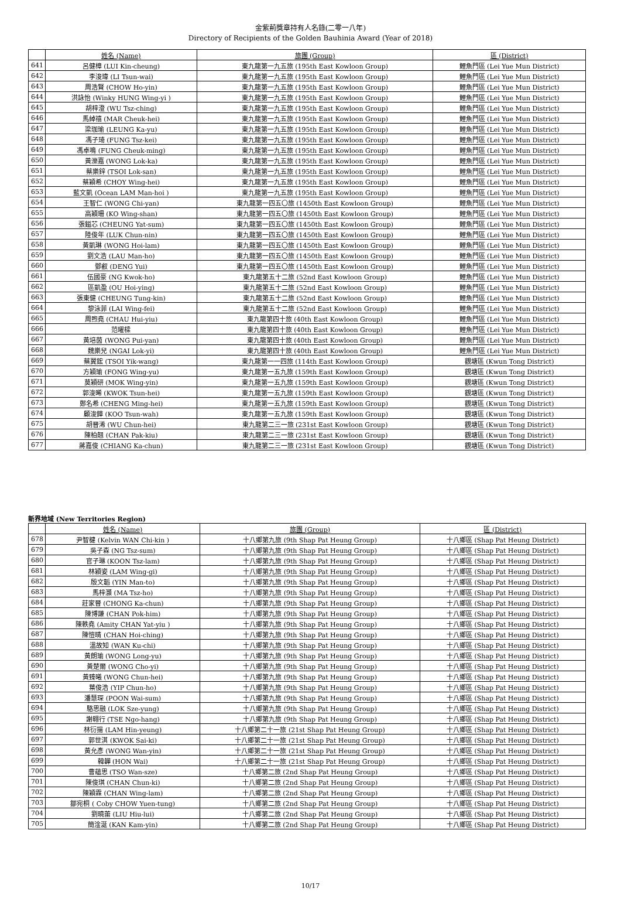金紫荊獎章持有人名錄(二零一八年)
Directory of Recipients of the Golden Bauhinia Award (Year of 2018)
| | 姓名 (Name) | 旅團 (Group) | 區 (District) |
| --- | --- | --- | --- |
| 641 | 呂健樟 (LUI Kin-cheung) | 東九龍第一九五旅 (195th East Kowloon Group) | 鯉魚門區 (Lei Yue Mun District) |
| 642 | 李浚瑋 (LI Tsun-wai) | 東九龍第一九五旅 (195th East Kowloon Group) | 鯉魚門區 (Lei Yue Mun District) |
| 643 | 周浩賢 (CHOW Ho-yin) | 東九龍第一九五旅 (195th East Kowloon Group) | 鯉魚門區 (Lei Yue Mun District) |
| 644 | 洪詠怡 (Winky HUNG Wing-yi ) | 東九龍第一九五旅 (195th East Kowloon Group) | 鯉魚門區 (Lei Yue Mun District) |
| 645 | 胡梓澄 (WU Tsz-ching) | 東九龍第一九五旅 (195th East Kowloon Group) | 鯉魚門區 (Lei Yue Mun District) |
| 646 | 馬綽禧 (MAR Cheuk-hei) | 東九龍第一九五旅 (195th East Kowloon Group) | 鯉魚門區 (Lei Yue Mun District) |
| 647 | 梁珈瑜 (LEUNG Ka-yu) | 東九龍第一九五旅 (195th East Kowloon Group) | 鯉魚門區 (Lei Yue Mun District) |
| 648 | 馮子琦 (FUNG Tsz-kei) | 東九龍第一九五旅 (195th East Kowloon Group) | 鯉魚門區 (Lei Yue Mun District) |
| 649 | 馮卓鳴 (FUNG Cheuk-ming) | 東九龍第一九五旅 (195th East Kowloon Group) | 鯉魚門區 (Lei Yue Mun District) |
| 650 | 黃濼嘉 (WONG Lok-ka) | 東九龍第一九五旅 (195th East Kowloon Group) | 鯉魚門區 (Lei Yue Mun District) |
| 651 | 蔡樂鋅 (TSOI Lok-san) | 東九龍第一九五旅 (195th East Kowloon Group) | 鯉魚門區 (Lei Yue Mun District) |
| 652 | 蔡穎希 (CHOY Wing-hei) | 東九龍第一九五旅 (195th East Kowloon Group) | 鯉魚門區 (Lei Yue Mun District) |
| 653 | 藍文凱 (Ocean LAM Man-hoi ) | 東九龍第一九五旅 (195th East Kowloon Group) | 鯉魚門區 (Lei Yue Mun District) |
| 654 | 王智仁 (WONG Chi-yan) | 東九龍第一四五〇旅 (1450th East Kowloon Group) | 鯉魚門區 (Lei Yue Mun District) |
| 655 | 高穎珊 (KO Wing-shan) | 東九龍第一四五〇旅 (1450th East Kowloon Group) | 鯉魚門區 (Lei Yue Mun District) |
| 656 | 張鎰芯 (CHEUNG Yat-sum) | 東九龍第一四五〇旅 (1450th East Kowloon Group) | 鯉魚門區 (Lei Yue Mun District) |
| 657 | 陸俊年 (LUK Chun-nin) | 東九龍第一四五〇旅 (1450th East Kowloon Group) | 鯉魚門區 (Lei Yue Mun District) |
| 658 | 黃凱琳 (WONG Hoi-lam) | 東九龍第一四五〇旅 (1450th East Kowloon Group) | 鯉魚門區 (Lei Yue Mun District) |
| 659 | 劉文浩 (LAU Man-ho) | 東九龍第一四五〇旅 (1450th East Kowloon Group) | 鯉魚門區 (Lei Yue Mun District) |
| 660 | 鄧叡 (DENG Yui) | 東九龍第一四五〇旅 (1450th East Kowloon Group) | 鯉魚門區 (Lei Yue Mun District) |
| 661 | 伍國豪 (NG Kwok-ho) | 東九龍第五十二旅 (52nd East Kowloon Group) | 鯉魚門區 (Lei Yue Mun District) |
| 662 | 區凱盈 (OU Hoi-ying) | 東九龍第五十二旅 (52nd East Kowloon Group) | 鯉魚門區 (Lei Yue Mun District) |
| 663 | 張東健 (CHEUNG Tung-kin) | 東九龍第五十二旅 (52nd East Kowloon Group) | 鯉魚門區 (Lei Yue Mun District) |
| 664 | 黎泳菲 (LAI Wing-fei) | 東九龍第五十二旅 (52nd East Kowloon Group) | 鯉魚門區 (Lei Yue Mun District) |
| 665 | 周煦堯 (CHAU Hui-yiu) | 東九龍第四十旅 (40th East Kowloon Group) | 鯉魚門區 (Lei Yue Mun District) |
| 666 | 范曜樑 | 東九龍第四十旅 (40th East Kowloon Group) | 鯉魚門區 (Lei Yue Mun District) |
| 667 | 黃培茵 (WONG Pui-yan) | 東九龍第四十旅 (40th East Kowloon Group) | 鯉魚門區 (Lei Yue Mun District) |
| 668 | 魏樂兒 (NGAI Lok-yi) | 東九龍第四十旅 (40th East Kowloon Group) | 鯉魚門區 (Lei Yue Mun District) |
| 669 | 蔡翼鋐 (TSOI Yik-wang) | 東九龍第一一四旅 (114th East Kowloon Group) | 觀塘區 (Kwun Tong District) |
| 670 | 方穎瑜 (FONG Wing-yu) | 東九龍第一五九旅 (159th East Kowloon Group) | 觀塘區 (Kwun Tong District) |
| 671 | 莫穎研 (MOK Wing-yin) | 東九龍第一五九旅 (159th East Kowloon Group) | 觀塘區 (Kwun Tong District) |
| 672 | 郭浚晞 (KWOK Tsun-hei) | 東九龍第一五九旅 (159th East Kowloon Group) | 觀塘區 (Kwun Tong District) |
| 673 | 鄭名希 (CHENG Ming-hei) | 東九龍第一五九旅 (159th East Kowloon Group) | 觀塘區 (Kwun Tong District) |
| 674 | 顧浚鏵 (KOO Tsun-wah) | 東九龍第一五九旅 (159th East Kowloon Group) | 觀塘區 (Kwun Tong District) |
| 675 | 胡晉浠 (WU Chun-hei) | 東九龍第二三一旅 (231st East Kowloon Group) | 觀塘區 (Kwun Tong District) |
| 676 | 陳柏翹 (CHAN Pak-kiu) | 東九龍第二三一旅 (231st East Kowloon Group) | 觀塘區 (Kwun Tong District) |
| 677 | 蔣嘉俊 (CHIANG Ka-chun) | 東九龍第二三一旅 (231st East Kowloon Group) | 觀塘區 (Kwun Tong District) |
新界地域 (New Territories Region)
| | 姓名 (Name) | 旅團 (Group) | 區 (District) |
| --- | --- | --- | --- |
| 678 | 尹智楗 (Kelvin WAN Chi-kin ) | 十八鄉第九旅 (9th Shap Pat Heung Group) | 十八鄉區 (Shap Pat Heung District) |
| 679 | 吳子森 (NG Tsz-sum) | 十八鄉第九旅 (9th Shap Pat Heung Group) | 十八鄉區 (Shap Pat Heung District) |
| 680 | 官子琳 (KOON Tsz-lam) | 十八鄉第九旅 (9th Shap Pat Heung Group) | 十八鄉區 (Shap Pat Heung District) |
| 681 | 林穎姿 (LAM Wing-gi) | 十八鄉第九旅 (9th Shap Pat Heung Group) | 十八鄉區 (Shap Pat Heung District) |
| 682 | 殷文韜 (YIN Man-to) | 十八鄉第九旅 (9th Shap Pat Heung Group) | 十八鄉區 (Shap Pat Heung District) |
| 683 | 馬梓灝 (MA Tsz-ho) | 十八鄉第九旅 (9th Shap Pat Heung Group) | 十八鄉區 (Shap Pat Heung District) |
| 684 | 莊家晉 (CHONG Ka-chun) | 十八鄉第九旅 (9th Shap Pat Heung Group) | 十八鄉區 (Shap Pat Heung District) |
| 685 | 陳博謙 (CHAN Pok-him) | 十八鄉第九旅 (9th Shap Pat Heung Group) | 十八鄉區 (Shap Pat Heung District) |
| 686 | 陳軼堯 (Amity CHAN Yat-yiu ) | 十八鄉第九旅 (9th Shap Pat Heung Group) | 十八鄉區 (Shap Pat Heung District) |
| 687 | 陳愷晴 (CHAN Hoi-ching) | 十八鄉第九旅 (9th Shap Pat Heung Group) | 十八鄉區 (Shap Pat Heung District) |
| 688 | 溫故知 (WAN Ku-chi) | 十八鄉第九旅 (9th Shap Pat Heung Group) | 十八鄉區 (Shap Pat Heung District) |
| 689 | 黃朗瑜 (WONG Long-yu) | 十八鄉第九旅 (9th Shap Pat Heung Group) | 十八鄉區 (Shap Pat Heung District) |
| 690 | 黃楚爾 (WONG Cho-yi) | 十八鄉第九旅 (9th Shap Pat Heung Group) | 十八鄉區 (Shap Pat Heung District) |
| 691 | 黃臻曦 (WONG Chun-hei) | 十八鄉第九旅 (9th Shap Pat Heung Group) | 十八鄉區 (Shap Pat Heung District) |
| 692 | 葉俊浩 (YIP Chun-ho) | 十八鄉第九旅 (9th Shap Pat Heung Group) | 十八鄉區 (Shap Pat Heung District) |
| 693 | 潘慧琛 (POON Wai-sum) | 十八鄉第九旅 (9th Shap Pat Heung Group) | 十八鄉區 (Shap Pat Heung District) |
| 694 | 駱思融 (LOK Sze-yung) | 十八鄉第九旅 (9th Shap Pat Heung Group) | 十八鄉區 (Shap Pat Heung District) |
| 695 | 謝翱行 (TSE Ngo-hang) | 十八鄉第九旅 (9th Shap Pat Heung Group) | 十八鄉區 (Shap Pat Heung District) |
| 696 | 林衍揚 (LAM Hin-yeung) | 十八鄉第二十一旅 (21st Shap Pat Heung Group) | 十八鄉區 (Shap Pat Heung District) |
| 697 | 郭世淇 (KWOK Sai-ki) | 十八鄉第二十一旅 (21st Shap Pat Heung Group) | 十八鄉區 (Shap Pat Heung District) |
| 698 | 黃允彥 (WONG Wan-yin) | 十八鄉第二十一旅 (21st Shap Pat Heung Group) | 十八鄉區 (Shap Pat Heung District) |
| 699 | 韓韡 (HON Wai) | 十八鄉第二十一旅 (21st Shap Pat Heung Group) | 十八鄉區 (Shap Pat Heung District) |
| 700 | 曹蘊思 (TSO Wan-sze) | 十八鄉第二旅 (2nd Shap Pat Heung Group) | 十八鄉區 (Shap Pat Heung District) |
| 701 | 陳俊琪 (CHAN Chun-ki) | 十八鄉第二旅 (2nd Shap Pat Heung Group) | 十八鄉區 (Shap Pat Heung District) |
| 702 | 陳穎霖 (CHAN Wing-lam) | 十八鄉第二旅 (2nd Shap Pat Heung Group) | 十八鄉區 (Shap Pat Heung District) |
| 703 | 鄒宛桐 ( Coby CHOW Yuen-tung) | 十八鄉第二旅 (2nd Shap Pat Heung Group) | 十八鄉區 (Shap Pat Heung District) |
| 704 | 劉曉蕾 (LIU Hiu-lui) | 十八鄉第二旅 (2nd Shap Pat Heung Group) | 十八鄉區 (Shap Pat Heung District) |
| 705 | 簡淦涎 (KAN Kam-yin) | 十八鄉第二旅 (2nd Shap Pat Heung Group) | 十八鄉區 (Shap Pat Heung District) |
10/17